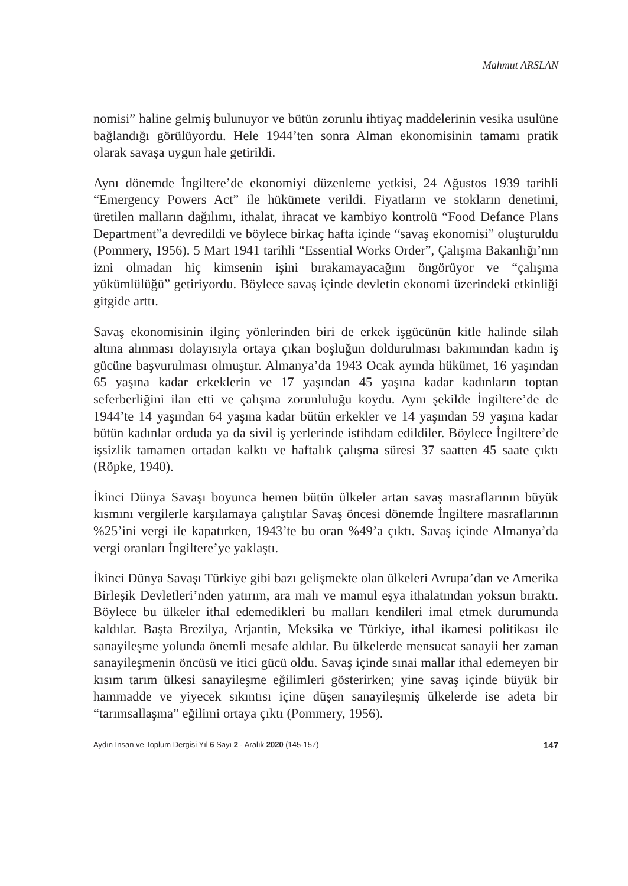Mahmut ARSLAN
nomisi” haline gelmiş bulunuyor ve bütün zorunlu ihtiyaç maddelerinin vesika usulüne bağlandığı görülüyordu. Hele 1944’ten sonra Alman ekonomisinin tamamı pratik olarak savaşa uygun hale getirildi.
Aynı dönemde İngiltere’de ekonomiyi düzenleme yetkisi, 24 Ağustos 1939 tarihli “Emergency Powers Act” ile hükümete verildi. Fiyatların ve stokların denetimi, üretilen malların dağılımı, ithalat, ihracat ve kambiyo kontrolü “Food Defance Plans Department”a devredildi ve böylece birkaç hafta içinde “savaş ekonomisi” oluşturuldu (Pommery, 1956). 5 Mart 1941 tarihli “Essential Works Order”, Çalışma Bakanlığı’nın izni olmadan hiç kimsenin işini bırakamayacağını öngörüyor ve “çalışma yükümlülüğü” getiriyordu. Böylece savaş içinde devletin ekonomi üzerindeki etkinliği gitgide arttı.
Savaş ekonomisinin ilginç yönlerinden biri de erkek işgücünün kitle halinde silah altına alınması dolayısıyla ortaya çıkan boşluğun doldurulması bakımından kadın iş gücüne başvurulması olmuştur. Almanya’da 1943 Ocak ayında hükümet, 16 yaşından 65 yaşına kadar erkeklerin ve 17 yaşından 45 yaşına kadar kadınların toptan seferberliğini ilan etti ve çalışma zorunluluğu koydu. Aynı şekilde İngiltere’de de 1944’te 14 yaşından 64 yaşına kadar bütün erkekler ve 14 yaşından 59 yaşına kadar bütün kadınlar orduda ya da sivil iş yerlerinde istihdam edildiler. Böylece İngiltere’de işsizlik tamamen ortadan kalktı ve haftalık çalışma süresi 37 saatten 45 saate çıktı (Röpke, 1940).
İkinci Dünya Savaşı boyunca hemen bütün ülkeler artan savaş masraflarının büyük kısmını vergilerle karşılamaya çalıştılar Savaş öncesi dönemde İngiltere masraflarının %25’ini vergi ile kapatırken, 1943’te bu oran %49’a çıktı. Savaş içinde Almanya’da vergi oranları İngiltere’ye yaklaştı.
İkinci Dünya Savaşı Türkiye gibi bazı gelişmekte olan ülkeleri Avrupa’dan ve Amerika Birleşik Devletleri’nden yatırım, ara malı ve mamul eşya ithalatından yoksun bıraktı. Böylece bu ülkeler ithal edemedikleri bu malları kendileri imal etmek durumunda kaldılar. Başta Brezilya, Arjantin, Meksika ve Türkiye, ithal ikamesi politikası ile sanayileşme yolunda önemli mesafe aldılar. Bu ülkelerde mensucat sanayii her zaman sanayileşmenin öncüsü ve itici gücü oldu. Savaş içinde sınai mallar ithal edemeyen bir kısım tarım ülkesi sanayileşme eğilimleri gösterirken; yine savaş içinde büyük bir hammadde ve yiyecek sıkıntısı içine düşen sanayileşmiş ülkelerde ise adeta bir “tarımsallaşma” eğilimi ortaya çıktı (Pommery, 1956).
Aydın İnsan ve Toplum Dergisi Yıl 6 Sayı 2 - Aralık 2020 (145-157) 147